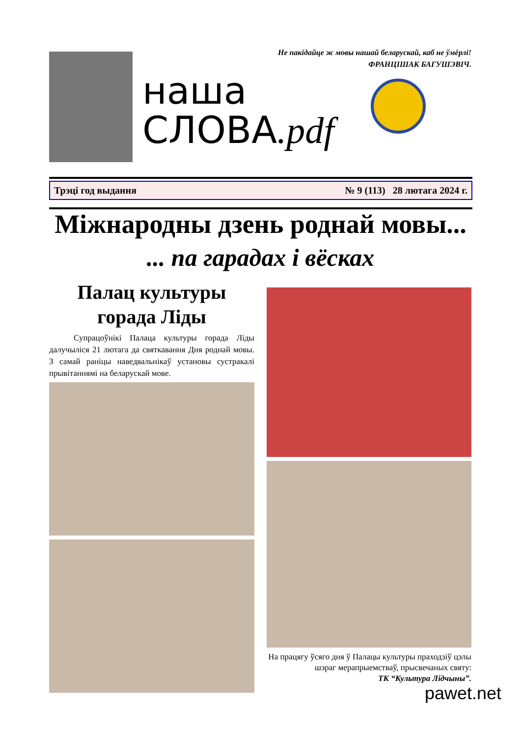Не пакідайце ж мовы нашай беларускай, каб не ўмёрлі!
ФРАНЦІШАК БАГУШЭВІЧ.
наша
СЛОВА.pdf
Трэці год выдання № 9 (113) 28 лютага 2024 г.
Міжнародны дзень роднай мовы...
... па гарадах і вёсках
Палац культуры
горада Ліды
Супрацоўнікі Палаца культуры горада Ліды далучыліся 21 лютага да святкавання Дня роднай мовы. З самай раніцы наведвальнікаў установы сустракалі прывітаннямі на беларускай мове.
На працягу ўсяго дня ў Палацы культуры праходзіў цэлы шэраг мерапрыемстваў, прысвечаных святу:
ТК “Культура Лідчыны”.
pawet.net